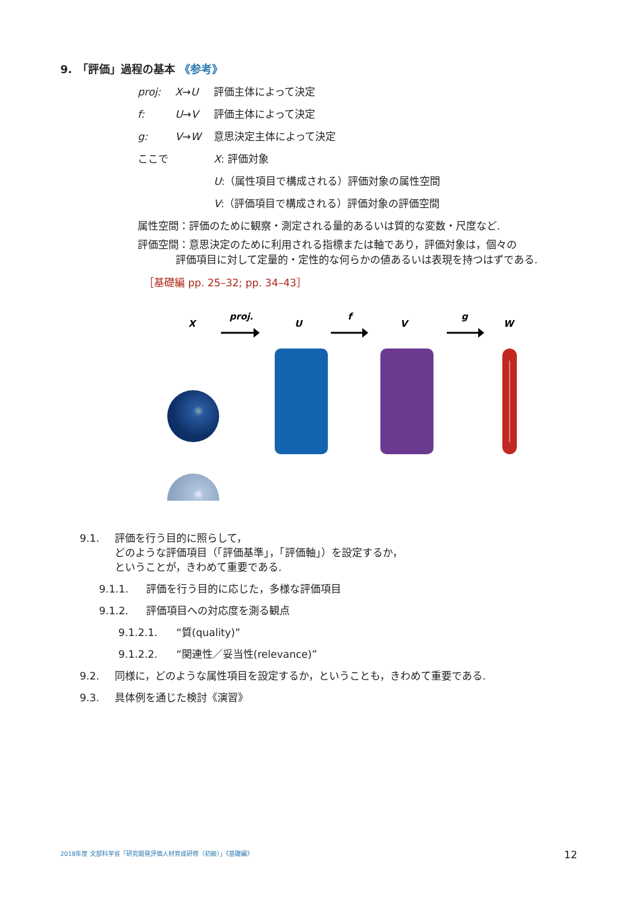9.　「評価」過程の基本 《参考》
proj: X→U 評価主体によって決定
f: U→V 評価主体によって決定
g: V→W 意思決定主体によって決定
ここで X: 評価対象
U:（属性項目で構成される）評価対象の属性空間
V:（評価項目で構成される）評価対象の評価空間
属性空間：評価のために観察・測定される量的あるいは質的な変数・尺度など.
評価空間：意思決定のために利用される指標または軸であり，評価対象は，個々の
評価項目に対して定量的・定性的な何らかの値あるいは表現を持つはずである.
［基礎編 pp. 25–32; pp. 34–43］
X
proj.
U
f
V
g
W
9.1. 評価を行う目的に照らして，
どのような評価項目（「評価基準」，「評価軸」）を設定するか，
ということが，きわめて重要である.
9.1.1. 評価を行う目的に応じた，多様な評価項目
9.1.2. 評価項目への対応度を測る観点
9.1.2.1. “質(quality)”
9.1.2.2. “関連性／妥当性(relevance)”
9.2. 同様に，どのような属性項目を設定するか，ということも，きわめて重要である.
9.3. 具体例を通じた検討《演習》
2018年度 文部科学省「研究開発評価人材育成研修（初級）」《基礎編》 12